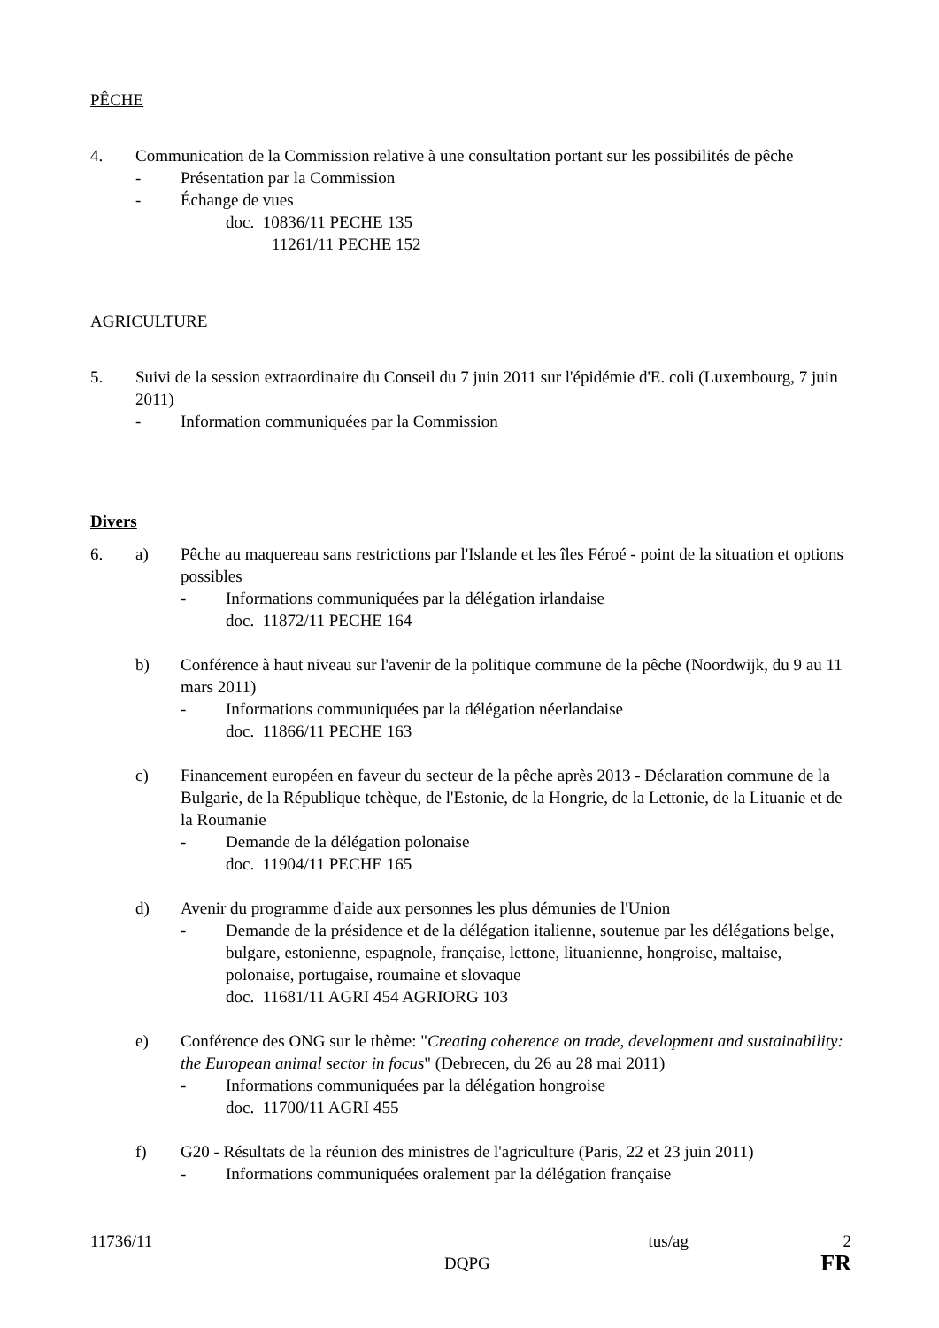PÊCHE
4. Communication de la Commission relative à une consultation portant sur les possibilités de pêche
- Présentation par la Commission
- Échange de vues
doc. 10836/11 PECHE 135
11261/11 PECHE 152
AGRICULTURE
5. Suivi de la session extraordinaire du Conseil du 7 juin 2011 sur l'épidémie d'E. coli (Luxembourg, 7 juin 2011)
- Information communiquées par la Commission
Divers
6. a) Pêche au maquereau sans restrictions par l'Islande et les îles Féroé - point de la situation et options possibles
- Informations communiquées par la délégation irlandaise
doc. 11872/11 PECHE 164
b) Conférence à haut niveau sur l'avenir de la politique commune de la pêche (Noordwijk, du 9 au 11 mars 2011)
- Informations communiquées par la délégation néerlandaise
doc. 11866/11 PECHE 163
c) Financement européen en faveur du secteur de la pêche après 2013 - Déclaration commune de la Bulgarie, de la République tchèque, de l'Estonie, de la Hongrie, de la Lettonie, de la Lituanie et de la Roumanie
- Demande de la délégation polonaise
doc. 11904/11 PECHE 165
d) Avenir du programme d'aide aux personnes les plus démunies de l'Union
- Demande de la présidence et de la délégation italienne, soutenue par les délégations belge, bulgare, estonienne, espagnole, française, lettone, lituanienne, hongroise, maltaise, polonaise, portugaise, roumaine et slovaque
doc. 11681/11 AGRI 454 AGRIORG 103
e) Conférence des ONG sur le thème: "Creating coherence on trade, development and sustainability: the European animal sector in focus" (Debrecen, du 26 au 28 mai 2011)
- Informations communiquées par la délégation hongroise
doc. 11700/11 AGRI 455
f) G20 - Résultats de la réunion des ministres de l'agriculture (Paris, 22 et 23 juin 2011)
- Informations communiquées oralement par la délégation française
11736/11 tus/ag 2
DQPG FR